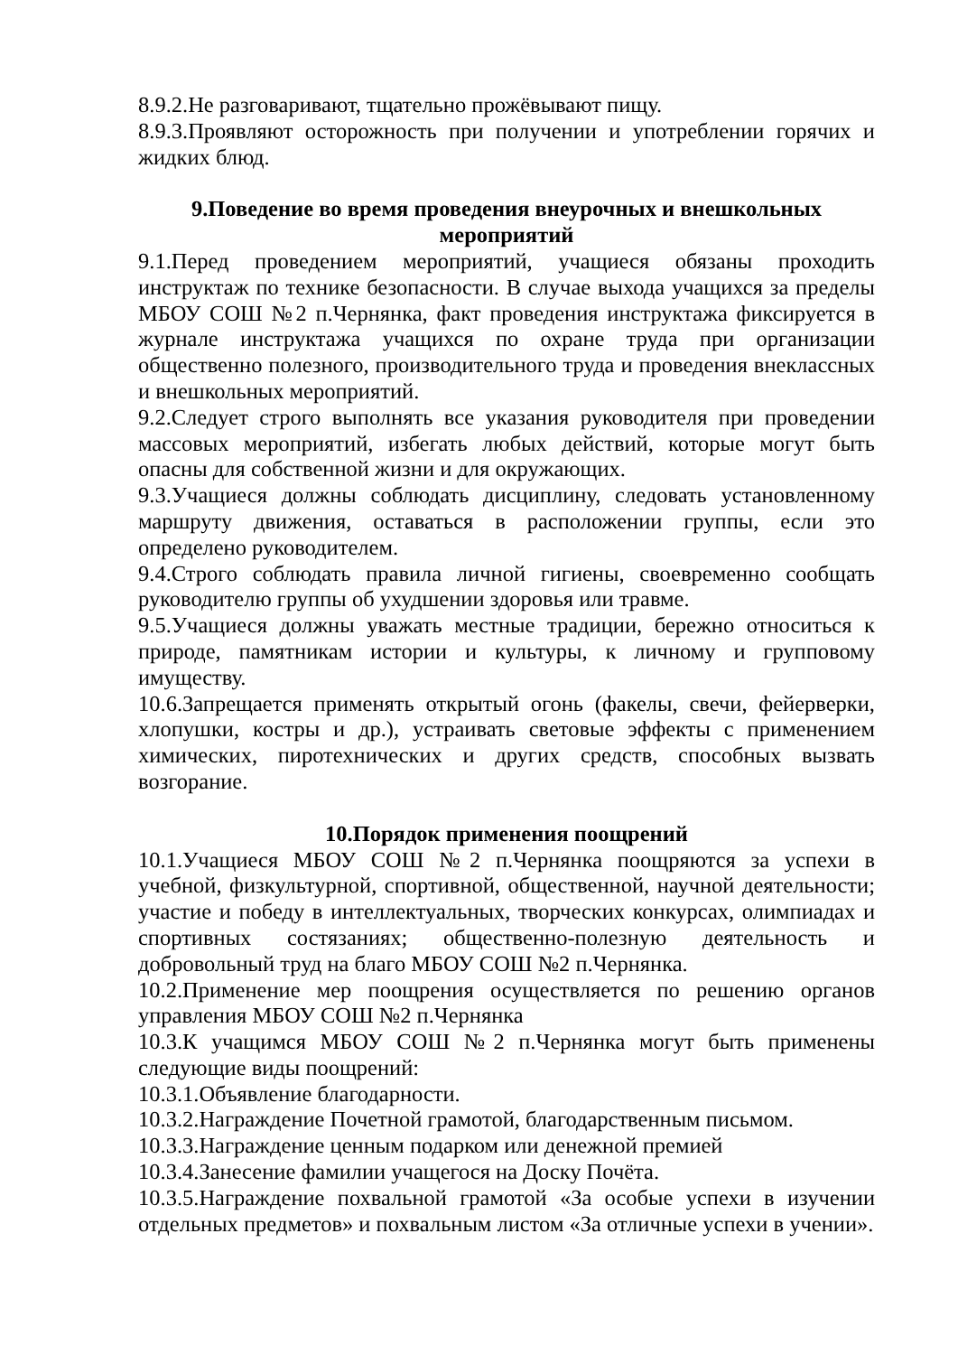8.9.2.Не разговаривают, тщательно прожёвывают пищу.
8.9.3.Проявляют осторожность при получении и употреблении горячих и жидких блюд.
9.Поведение во время проведения внеурочных и внешкольных мероприятий
9.1.Перед проведением мероприятий, учащиеся обязаны проходить инструктаж по технике безопасности. В случае выхода учащихся за пределы МБОУ СОШ №2 п.Чернянка, факт проведения инструктажа фиксируется в журнале инструктажа учащихся по охране труда при организации общественно полезного, производительного труда и проведения внеклассных и внешкольных мероприятий.
9.2.Следует строго выполнять все указания руководителя при проведении массовых мероприятий, избегать любых действий, которые могут быть опасны для собственной жизни и для окружающих.
9.3.Учащиеся должны соблюдать дисциплину, следовать установленному маршруту движения, оставаться в расположении группы, если это определено руководителем.
9.4.Строго соблюдать правила личной гигиены, своевременно сообщать руководителю группы об ухудшении здоровья или травме.
9.5.Учащиеся должны уважать местные традиции, бережно относиться к природе, памятникам истории и культуры, к личному и групповому имуществу.
10.6.Запрещается применять открытый огонь (факелы, свечи, фейерверки, хлопушки, костры и др.), устраивать световые эффекты с применением химических, пиротехнических и других средств, способных вызвать возгорание.
10.Порядок применения поощрений
10.1.Учащиеся МБОУ СОШ №2 п.Чернянка поощряются за успехи в учебной, физкультурной, спортивной, общественной, научной деятельности; участие и победу в интеллектуальных, творческих конкурсах, олимпиадах и спортивных состязаниях; общественно-полезную деятельность и добровольный труд на благо МБОУ СОШ №2 п.Чернянка.
10.2.Применение мер поощрения осуществляется по решению органов управления МБОУ СОШ №2 п.Чернянка
10.3.К учащимся МБОУ СОШ №2 п.Чернянка могут быть применены следующие виды поощрений:
10.3.1.Объявление благодарности.
10.3.2.Награждение Почетной грамотой, благодарственным письмом.
10.3.3.Награждение ценным подарком или денежной премией
10.3.4.Занесение фамилии учащегося на Доску Почёта.
10.3.5.Награждение похвальной грамотой «За особые успехи в изучении отдельных предметов» и похвальным листом «За отличные успехи в учении».